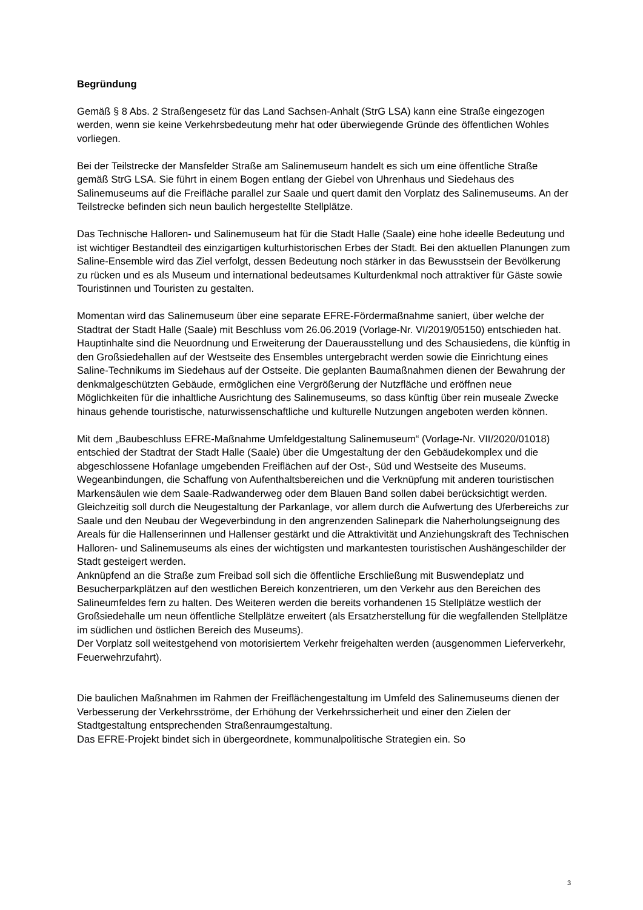Begründung
Gemäß § 8 Abs. 2 Straßengesetz für das Land Sachsen-Anhalt (StrG LSA) kann eine Straße eingezogen werden, wenn sie keine Verkehrsbedeutung mehr hat oder überwiegende Gründe des öffentlichen Wohles vorliegen.
Bei der Teilstrecke der Mansfelder Straße am Salinemuseum handelt es sich um eine öffentliche Straße gemäß StrG LSA. Sie führt in einem Bogen entlang der Giebel von Uhrenhaus und Siedehaus des Salinemuseums auf die Freifläche parallel zur Saale und quert damit den Vorplatz des Salinemuseums. An der Teilstrecke befinden sich neun baulich hergestellte Stellplätze.
Das Technische Halloren- und Salinemuseum hat für die Stadt Halle (Saale) eine hohe ideelle Bedeutung und ist wichtiger Bestandteil des einzigartigen kulturhistorischen Erbes der Stadt. Bei den aktuellen Planungen zum Saline-Ensemble wird das Ziel verfolgt, dessen Bedeutung noch stärker in das Bewusstsein der Bevölkerung zu rücken und es als Museum und international bedeutsames Kulturdenkmal noch attraktiver für Gäste sowie Touristinnen und Touristen zu gestalten.
Momentan wird das Salinemuseum über eine separate EFRE-Fördermaßnahme saniert, über welche der Stadtrat der Stadt Halle (Saale) mit Beschluss vom 26.06.2019 (Vorlage-Nr. VI/2019/05150) entschieden hat. Hauptinhalte sind die Neuordnung und Erweiterung der Dauerausstellung und des Schausiedens, die künftig in den Großsiedehallen auf der Westseite des Ensembles untergebracht werden sowie die Einrichtung eines Saline-Technikums im Siedehaus auf der Ostseite. Die geplanten Baumaßnahmen dienen der Bewahrung der denkmalgeschützten Gebäude, ermöglichen eine Vergrößerung der Nutzfläche und eröffnen neue Möglichkeiten für die inhaltliche Ausrichtung des Salinemuseums, so dass künftig über rein museale Zwecke hinaus gehende touristische, naturwissenschaftliche und kulturelle Nutzungen angeboten werden können.
Mit dem „Baubeschluss EFRE-Maßnahme Umfeldgestaltung Salinemuseum“ (Vorlage-Nr. VII/2020/01018) entschied der Stadtrat der Stadt Halle (Saale) über die Umgestaltung der den Gebäudekomplex und die abgeschlossene Hofanlage umgebenden Freiflächen auf der Ost-, Süd und Westseite des Museums. Wegeanbindungen, die Schaffung von Aufenthaltsbereichen und die Verknüpfung mit anderen touristischen Markensäulen wie dem Saale-Radwanderweg oder dem Blauen Band sollen dabei berücksichtigt werden. Gleichzeitig soll durch die Neugestaltung der Parkanlage, vor allem durch die Aufwertung des Uferbereichs zur Saale und den Neubau der Wegeverbindung in den angrenzenden Salinepark die Naherholungseignung des Areals für die Hallenserinnen und Hallenser gestärkt und die Attraktivität und Anziehungskraft des Technischen Halloren- und Salinemuseums als eines der wichtigsten und markantesten touristischen Aushängeschilder der Stadt gesteigert werden.
Anknüpfend an die Straße zum Freibad soll sich die öffentliche Erschließung mit Buswendeplatz und Besucherparkplätzen auf den westlichen Bereich konzentrieren, um den Verkehr aus den Bereichen des Salineumfeldes fern zu halten. Des Weiteren werden die bereits vorhandenen 15 Stellplätze westlich der Großsiedehalle um neun öffentliche Stellplätze erweitert (als Ersatzherstellung für die wegfallenden Stellplätze im südlichen und östlichen Bereich des Museums).
Der Vorplatz soll weitestgehend von motorisiertem Verkehr freigehalten werden (ausgenommen Lieferverkehr, Feuerwehrzufahrt).
Die baulichen Maßnahmen im Rahmen der Freiflächengestaltung im Umfeld des Salinemuseums dienen der Verbesserung der Verkehrsströme, der Erhöhung der Verkehrssicherheit und einer den Zielen der Stadtgestaltung entsprechenden Straßenraumgestaltung.
Das EFRE-Projekt bindet sich in übergeordnete, kommunalpolitische Strategien ein. So
3